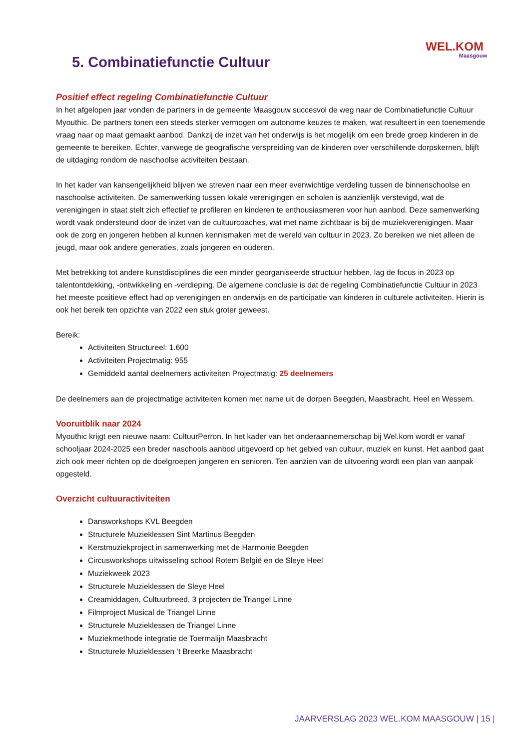WEL.KOM
Maasgouw
5. Combinatiefunctie Cultuur
Positief effect regeling Combinatiefunctie Cultuur
In het afgelopen jaar vonden de partners in de gemeente Maasgouw succesvol de weg naar de Combinatiefunctie Cultuur Myouthic. De partners tonen een steeds sterker vermogen om autonome keuzes te maken, wat resulteert in een toenemende vraag naar op maat gemaakt aanbod. Dankzij de inzet van het onderwijs is het mogelijk om een brede groep kinderen in de gemeente te bereiken. Echter, vanwege de geografische verspreiding van de kinderen over verschillende dorpskernen, blijft de uitdaging rondom de naschoolse activiteiten bestaan.
In het kader van kansengelijkheid blijven we streven naar een meer evenwichtige verdeling tussen de binnenschoolse en naschoolse activiteiten. De samenwerking tussen lokale verenigingen en scholen is aanzienlijk verstevigd, wat de verenigingen in staat stelt zich effectief te profileren en kinderen te enthousiasmeren voor hun aanbod. Deze samenwerking wordt vaak ondersteund door de inzet van de cultuurcoaches, wat met name zichtbaar is bij de muziekverenigingen. Maar ook de zorg en jongeren hebben al kunnen kennismaken met de wereld van cultuur in 2023. Zo bereiken we niet alleen de jeugd, maar ook andere generaties, zoals jongeren en ouderen.
Met betrekking tot andere kunstdisciplines die een minder georganiseerde structuur hebben, lag de focus in 2023 op talentontdekking, -ontwikkeling en -verdieping. De algemene conclusie is dat de regeling Combinatiefunctie Cultuur in 2023 het meeste positieve effect had op verenigingen en onderwijs en de participatie van kinderen in culturele activiteiten. Hierin is ook het bereik ten opzichte van 2022 een stuk groter geweest.
Bereik:
Activiteiten Structureel: 1.600
Activiteiten Projectmatig: 955
Gemiddeld aantal deelnemers activiteiten Projectmatig: 25 deelnemers
De deelnemers aan de projectmatige activiteiten komen met name uit de dorpen Beegden, Maasbracht, Heel en Wessem.
Vooruitblik naar 2024
Myouthic krijgt een nieuwe naam: CultuurPerron. In het kader van het onderaannemerschap bij Wel.kom wordt er vanaf schooljaar 2024-2025 een breder naschools aanbod uitgevoerd op het gebied van cultuur, muziek en kunst. Het aanbod gaat zich ook meer richten op de doelgroepen jongeren en senioren. Ten aanzien van de uitvoering wordt een plan van aanpak opgesteld.
Overzicht cultuuractiviteiten
Dansworkshops KVL Beegden
Structurele Muzieklessen Sint Martinus Beegden
Kerstmuziekproject in samenwerking met de Harmonie Beegden
Circusworkshops uitwisseling school Rotem België en de Sleye Heel
Muziekweek 2023
Structurele Muzieklessen de Sleye Heel
Creamiddagen, Cultuurbreed, 3 projecten de Triangel Linne
Filmproject Musical de Triangel Linne
Structurele Muzieklessen de Triangel Linne
Muziekmethode integratie de Toermalijn Maasbracht
Structurele Muzieklessen ‘t Breerke Maasbracht
JAARVERSLAG 2023 WEL.KOM MAASGOUW | 15 |